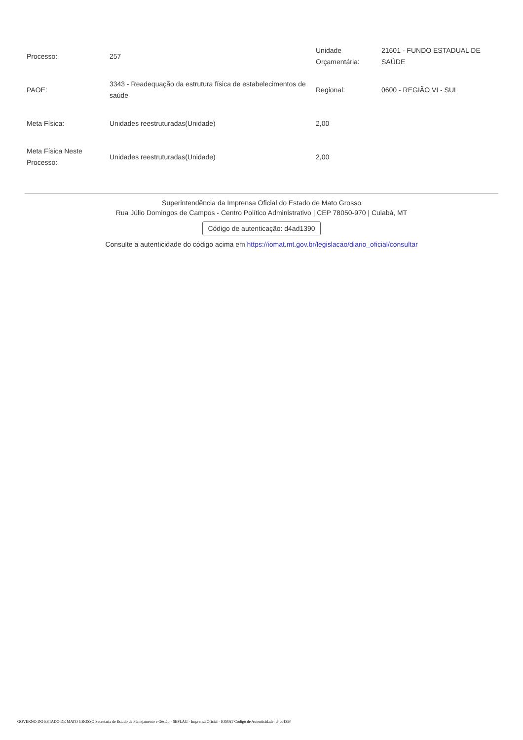| Processo: | 257 | Unidade Orçamentária: | 21601 - FUNDO ESTADUAL DE SAÚDE |
| PAOE: | 3343 - Readequação da estrutura física de estabelecimentos de saúde | Regional: | 0600 - REGIÃO VI - SUL |
| Meta Física: | Unidades reestruturadas(Unidade) | 2,00 | |
| Meta Física Neste Processo: | Unidades reestruturadas(Unidade) | 2,00 | |
Superintendência da Imprensa Oficial do Estado de Mato Grosso
Rua Júlio Domingos de Campos - Centro Político Administrativo | CEP 78050-970 | Cuiabá, MT
Código de autenticação: d4ad1390
Consulte a autenticidade do código acima em https://iomat.mt.gov.br/legislacao/diario_oficial/consultar
GOVERNO DO ESTADO DE MATO GROSSO Secretaria de Estado de Planejamento e Gestão - SEPLAG - Imprensa Oficial - IOMAT Código de Autenticidade: d4ad1390